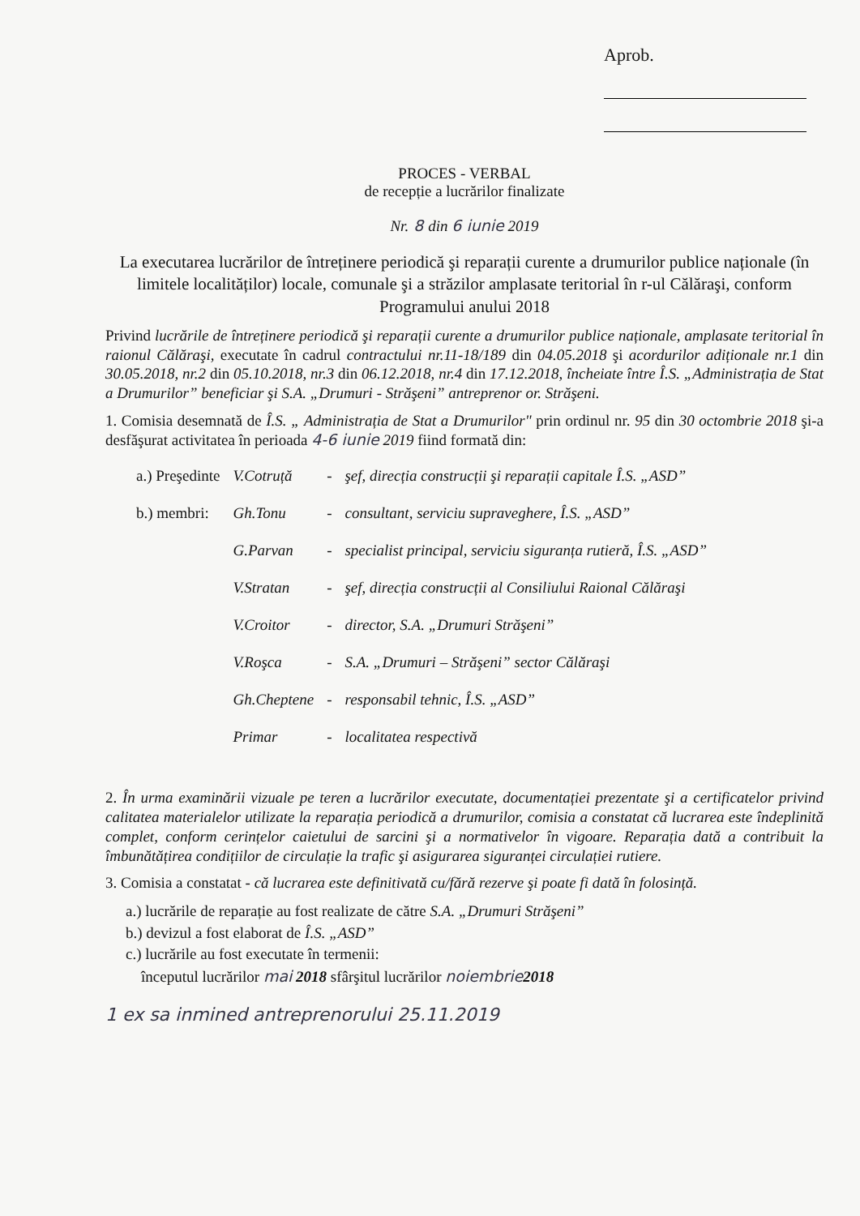Aprob.
PROCES - VERBAL
de recepție a lucrărilor finalizate
Nr. 8 din 6 iunie 2019
La executarea lucrărilor de întreținere periodică şi reparații curente a drumurilor publice naționale (în limitele localităților) locale, comunale şi a străzilor amplasate teritorial în r-ul Călăraşi, conform Programului anului 2018
Privind lucrările de întreținere periodică şi reparații curente a drumurilor publice naționale, amplasate teritorial în raionul Călăraşi, executate în cadrul contractului nr.11-18/189 din 04.05.2018 şi acordurilor adiționale nr.1 din 30.05.2018, nr.2 din 05.10.2018, nr.3 din 06.12.2018, nr.4 din 17.12.2018, încheiate între Î.S. „Administrația de Stat a Drumurilor” beneficiar şi S.A. „Drumuri - Străşeni” antreprenor or. Străşeni.
1. Comisia desemnată de Î.S. „ Administrația de Stat a Drumurilor" prin ordinul nr. 95 din 30 octombrie 2018 şi-a desfăşurat activitatea în perioada 4-6 iunie 2019 fiind formată din:
| a.) Preşedinte | V.Cotruță | - | şef, direcția construcții şi reparații capitale Î.S. „ASD” |
| b.) membri: | Gh.Tonu | - | consultant, serviciu supraveghere, Î.S. „ASD” |
| | G.Parvan | - | specialist principal, serviciu siguranța rutieră, Î.S. „ASD” |
| | V.Stratan | - | şef, direcția construcții al Consiliului Raional Călăraşi |
| | V.Croitor | - | director, S.A. „Drumuri Străşeni” |
| | V.Roşca | - | S.A. „Drumuri – Străşeni” sector Călăraşi |
| | Gh.Cheptene | - | responsabil tehnic, Î.S. „ASD” |
| | Primar | - | localitatea respectivă |
2. În urma examinării vizuale pe teren a lucrărilor executate, documentației prezentate şi a certificatelor privind calitatea materialelor utilizate la reparația periodică a drumurilor, comisia a constatat că lucrarea este îndeplinită complet, conform cerințelor caietului de sarcini şi a normativelor în vigoare. Reparația dată a contribuit la îmbunătățirea condițiilor de circulație la trafic şi asigurarea siguranței circulației rutiere.
3. Comisia a constatat - că lucrarea este definitivată cu/fără rezerve şi poate fi dată în folosință.
a.) lucrările de reparație au fost realizate de către S.A. „Drumuri Străşeni”
b.) devizul a fost elaborat de Î.S. „ASD”
c.) lucrările au fost executate în termenii:
începutul lucrărilor mai 2018 sfârşitul lucrărilor noiembrie 2018
1 ex sa inmined antreprenorului 25.11.2019